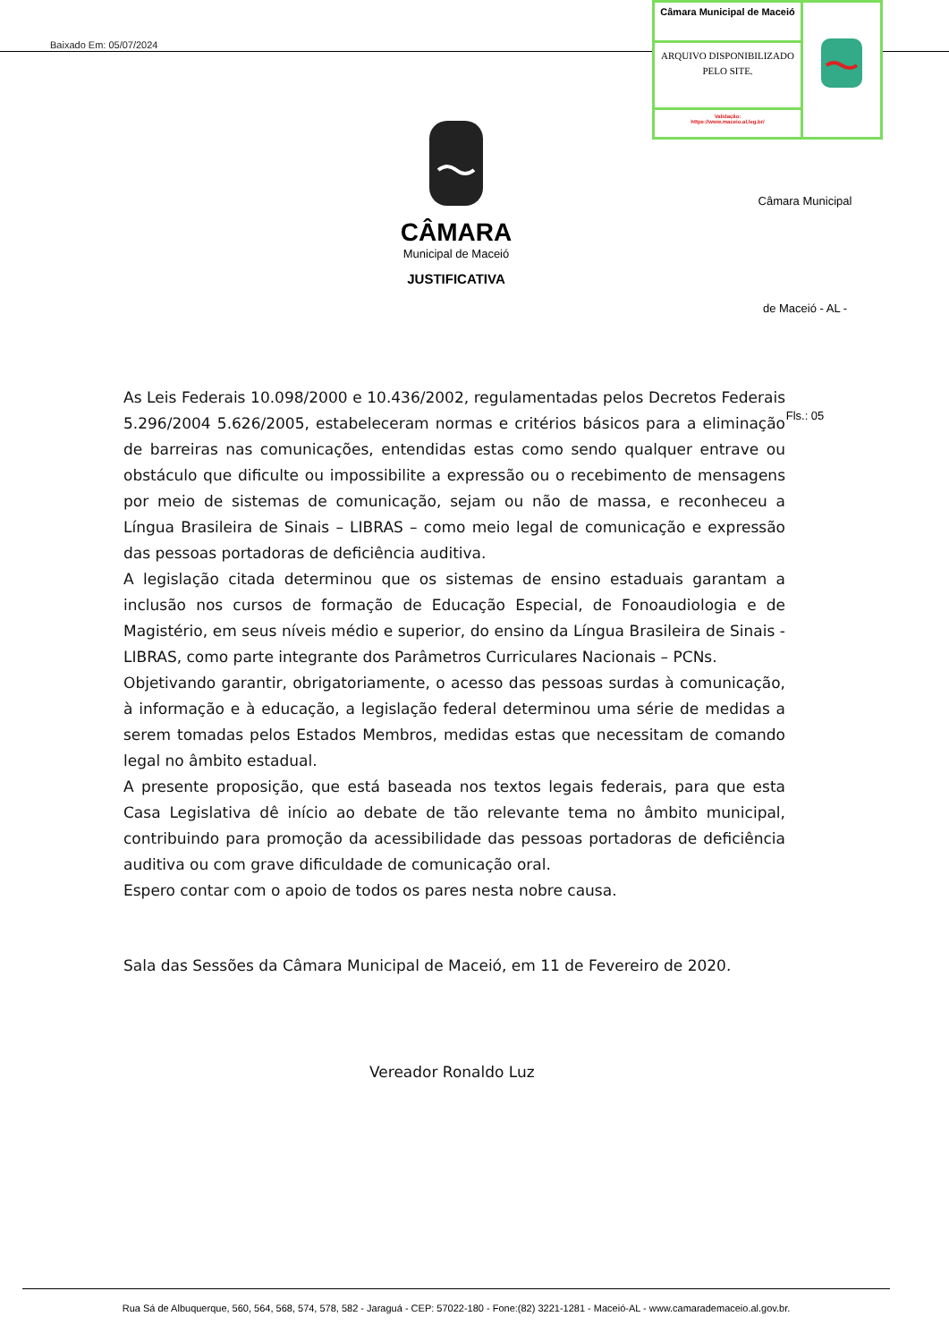Baixado Em: 05/07/2024
Câmara Municipal de Maceió
ARQUIVO DISPONIBILIZADO PELO SITE.
Validação:
https://www.maceio.al.leg.br/
CÂMARA
Municipal de Maceió
JUSTIFICATIVA
Câmara Municipal de Maceió - AL - Fls.: 05
As Leis Federais 10.098/2000 e 10.436/2002, regulamentadas pelos Decretos Federais 5.296/2004 5.626/2005, estabeleceram normas e critérios básicos para a eliminação de barreiras nas comunicações, entendidas estas como sendo qualquer entrave ou obstáculo que dificulte ou impossibilite a expressão ou o recebimento de mensagens por meio de sistemas de comunicação, sejam ou não de massa, e reconheceu a Língua Brasileira de Sinais – LIBRAS – como meio legal de comunicação e expressão das pessoas portadoras de deficiência auditiva.
A legislação citada determinou que os sistemas de ensino estaduais garantam a inclusão nos cursos de formação de Educação Especial, de Fonoaudiologia e de Magistério, em seus níveis médio e superior, do ensino da Língua Brasileira de Sinais - LIBRAS, como parte integrante dos Parâmetros Curriculares Nacionais – PCNs.
Objetivando garantir, obrigatoriamente, o acesso das pessoas surdas à comunicação, à informação e à educação, a legislação federal determinou uma série de medidas a serem tomadas pelos Estados Membros, medidas estas que necessitam de comando legal no âmbito estadual.
A presente proposição, que está baseada nos textos legais federais, para que esta Casa Legislativa dê início ao debate de tão relevante tema no âmbito municipal, contribuindo para promoção da acessibilidade das pessoas portadoras de deficiência auditiva ou com grave dificuldade de comunicação oral.
Espero contar com o apoio de todos os pares nesta nobre causa.
Sala das Sessões da Câmara Municipal de Maceió, em 11 de Fevereiro de 2020.
Vereador Ronaldo Luz
Rua Sá de Albuquerque, 560, 564, 568, 574, 578, 582 - Jaraguá - CEP: 57022-180 - Fone:(82) 3221-1281 - Maceió-AL - www.camarademaceio.al.gov.br.